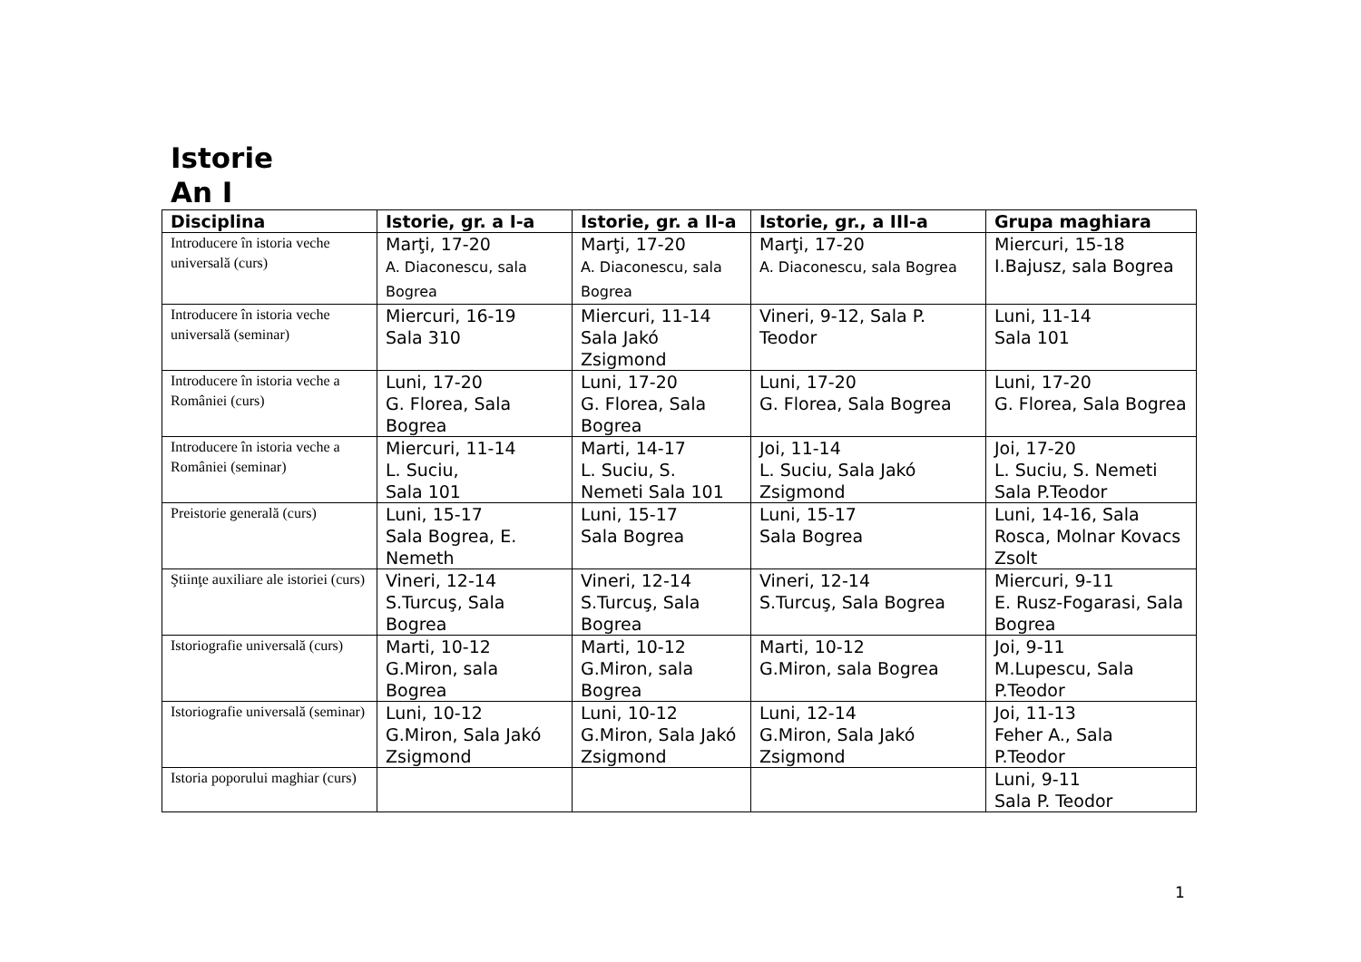Istorie
An I
| Disciplina | Istorie, gr. a I-a | Istorie, gr. a II-a | Istorie, gr., a III-a | Grupa maghiara |
| --- | --- | --- | --- | --- |
| Introducere în istoria veche universală (curs) | Marţi, 17-20 A. Diaconescu, sala Bogrea | Marţi, 17-20 A. Diaconescu, sala Bogrea | Marţi, 17-20 A. Diaconescu, sala Bogrea | Miercuri, 15-18 I.Bajusz, sala Bogrea |
| Introducere în istoria veche universală (seminar) | Miercuri, 16-19 Sala 310 | Miercuri, 11-14 Sala Jakó Zsigmond | Vineri, 9-12, Sala P. Teodor | Luni, 11-14 Sala 101 |
| Introducere în istoria veche a României (curs) | Luni, 17-20 G. Florea, Sala Bogrea | Luni, 17-20 G. Florea, Sala Bogrea | Luni, 17-20 G. Florea, Sala Bogrea | Luni, 17-20 G. Florea, Sala Bogrea |
| Introducere în istoria veche a României (seminar) | Miercuri, 11-14 L. Suciu, Sala 101 | Marti, 14-17 L. Suciu, S. Nemeti Sala 101 | Joi, 11-14 L. Suciu, Sala Jakó Zsigmond | Joi, 17-20 L. Suciu, S. Nemeti Sala P.Teodor |
| Preistorie generală (curs) | Luni, 15-17 Sala Bogrea, E. Nemeth | Luni, 15-17 Sala Bogrea | Luni, 15-17 Sala Bogrea | Luni, 14-16, Sala Rosca, Molnar Kovacs Zsolt |
| Ştiinţe auxiliare ale istoriei (curs) | Vineri, 12-14 S.Turcuş, Sala Bogrea | Vineri, 12-14 S.Turcuş, Sala Bogrea | Vineri, 12-14 S.Turcuş, Sala Bogrea | Miercuri, 9-11 E. Rusz-Fogarasi, Sala Bogrea |
| Istoriografie universală (curs) | Marti, 10-12 G.Miron, sala Bogrea | Marti, 10-12 G.Miron, sala Bogrea | Marti, 10-12 G.Miron, sala Bogrea | Joi, 9-11 M.Lupescu, Sala P.Teodor |
| Istoriografie universală (seminar) | Luni, 10-12 G.Miron, Sala Jakó Zsigmond | Luni, 10-12 G.Miron, Sala Jakó Zsigmond | Luni, 12-14 G.Miron, Sala Jakó Zsigmond | Joi, 11-13 Feher A., Sala P.Teodor |
| Istoria poporului maghiar (curs) | | | | Luni, 9-11 Sala P. Teodor |
1